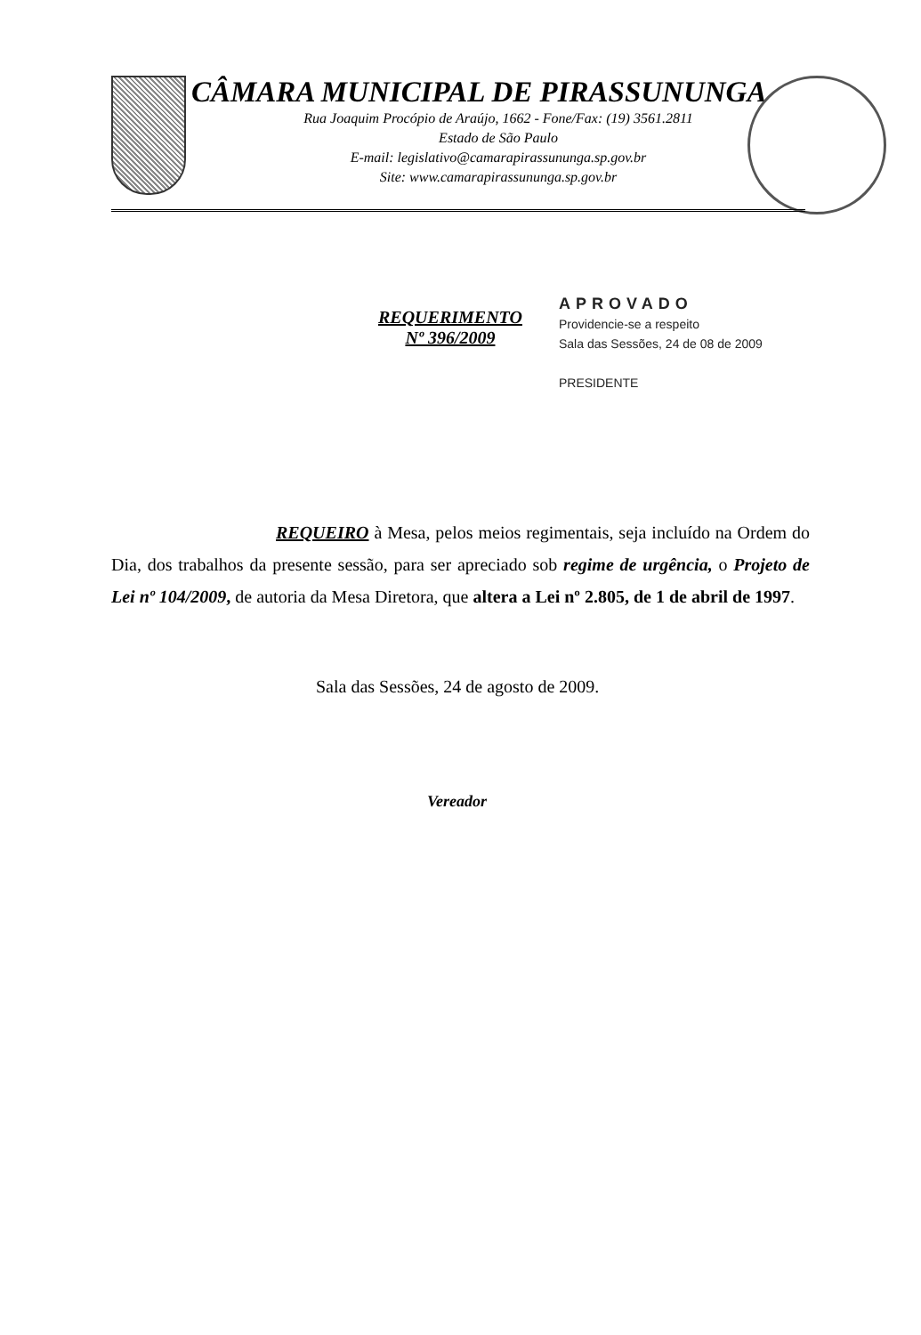CÂMARA MUNICIPAL DE PIRASSUNUNGA
Rua Joaquim Procópio de Araújo, 1662 - Fone/Fax: (19) 3561.2811
Estado de São Paulo
E-mail: legislativo@camarapirassununga.sp.gov.br
Site: www.camarapirassununga.sp.gov.br
REQUERIMENTO
Nº 396/2009
APROVADO
Providencie-se a respeito
Sala das Sessões, 24 de 08 de 2009
PRESIDENTE
REQUEIRO à Mesa, pelos meios regimentais, seja incluído na Ordem do Dia, dos trabalhos da presente sessão, para ser apreciado sob regime de urgência, o Projeto de Lei nº 104/2009, de autoria da Mesa Diretora, que altera a Lei nº 2.805, de 1 de abril de 1997.
Sala das Sessões, 24 de agosto de 2009.
Vereador